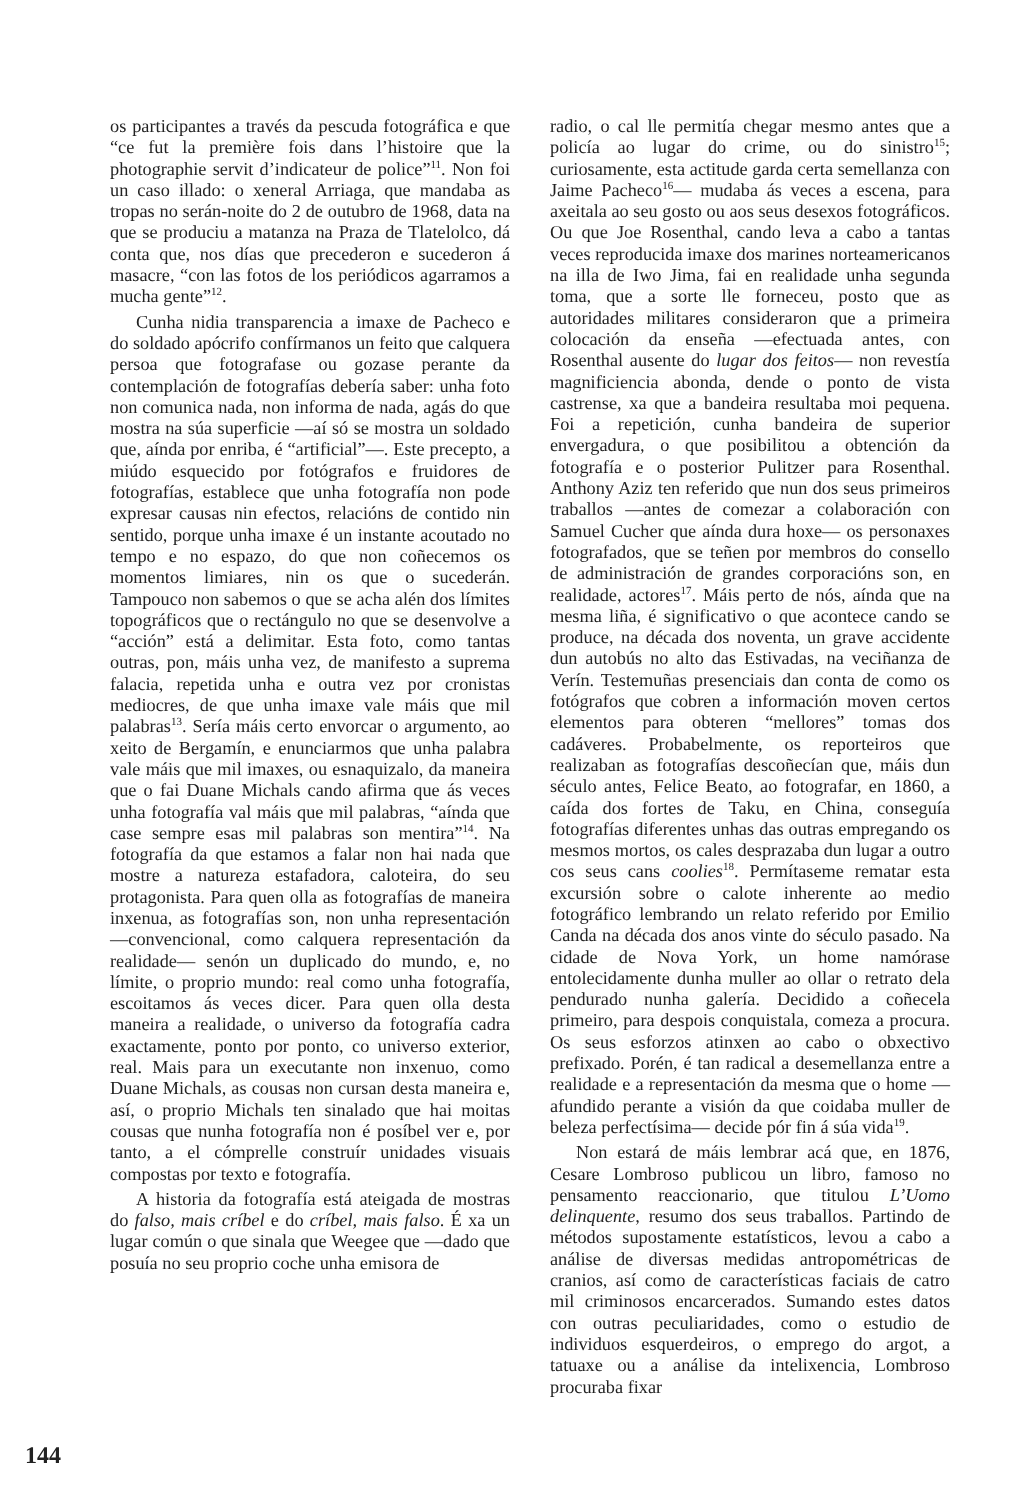os participantes a través da pescuda fotográfica e que “ce fut la première fois dans l’histoire que la photographie servit d’indicateur de police”<sup>11</sup>. Non foi un caso illado: o xeneral Arriaga, que mandaba as tropas no serán-noite do 2 de outubro de 1968, data na que se produciu a matanza na Praza de Tlatelolco, dá conta que, nos días que precederon e sucederon á masacre, “con las fotos de los periódicos agarramos a mucha gente”<sup>12</sup>.
Cunha nidia transparencia a imaxe de Pacheco e do soldado apócrifo confírmanos un feito que calquera persoa que fotografase ou gozase perante da contemplación de fotografías debería saber: unha foto non comunica nada, non informa de nada, agás do que mostra na súa superficie —aí só se mostra un soldado que, aínda por enriba, é “artificial”—. Este precepto, a miúdo esquecido por fotógrafos e fruidores de fotografías, establece que unha fotografía non pode expresar causas nin efectos, relacións de contido nin sentido, porque unha imaxe é un instante acoutado no tempo e no espazo, do que non coñecemos os momentos limiares, nin os que o sucederán. Tampouco non sabemos o que se acha alén dos límites topográficos que o rectángulo no que se desenvolve a “acción” está a delimitar. Esta foto, como tantas outras, pon, máis unha vez, de manifesto a suprema falacia, repetida unha e outra vez por cronistas mediocres, de que unha imaxe vale máis que mil palabras<sup>13</sup>. Sería máis certo envorcar o argumento, ao xeito de Bergamín, e enunciarmos que unha palabra vale máis que mil imaxes, ou esnaquizalo, da maneira que o fai Duane Michals cando afirma que ás veces unha fotografía val máis que mil palabras, “aínda que case sempre esas mil palabras son mentira”<sup>14</sup>. Na fotografía da que estamos a falar non hai nada que mostre a natureza estafadora, caloteira, do seu protagonista. Para quen olla as fotografías de maneira inxenua, as fotografías son, non unha representación —convencional, como calquera representación da realidade— senón un duplicado do mundo, e, no límite, o proprio mundo: real como unha fotografía, escoitamos ás veces dicer. Para quen olla desta maneira a realidade, o universo da fotografía cadra exactamente, ponto por ponto, co universo exterior, real. Mais para un executante non inxenuo, como Duane Michals, as cousas non cursan desta maneira e, así, o proprio Michals ten sinalado que hai moitas cousas que nunha fotografía non é posíbel ver e, por tanto, a el cómprelle construír unidades visuais compostas por texto e fotografía.
A historia da fotografía está ateigada de mostras do falso, mais críbel e do críbel, mais falso. É xa un lugar común o que sinala que Weegee que —dado que posuía no seu proprio coche unha emisora de
radio, o cal lle permitía chegar mesmo antes que a policía ao lugar do crime, ou do sinistro<sup>15</sup>; curiosamente, esta actitude garda certa semellanza con Jaime Pacheco<sup>16</sup>— mudaba ás veces a escena, para axeitala ao seu gosto ou aos seus desexos fotográficos. Ou que Joe Rosenthal, cando leva a cabo a tantas veces reproducida imaxe dos marines norteamericanos na illa de Iwo Jima, fai en realidade unha segunda toma, que a sorte lle forneceu, posto que as autoridades militares consideraron que a primeira colocación da enseña —efectuada antes, con Rosenthal ausente do lugar dos feitos— non revestía magnificiencia abonda, dende o ponto de vista castrense, xa que a bandeira resultaba moi pequena. Foi a repetición, cunha bandeira de superior envergadura, o que posibilitou a obtención da fotografía e o posterior Pulitzer para Rosenthal. Anthony Aziz ten referido que nun dos seus primeiros traballos —antes de comezar a colaboración con Samuel Cucher que aínda dura hoxe— os personaxes fotografados, que se teñen por membros do consello de administración de grandes corporacións son, en realidade, actores<sup>17</sup>. Máis perto de nós, aínda que na mesma liña, é significativo o que acontece cando se produce, na década dos noventa, un grave accidente dun autobús no alto das Estivadas, na veciñanza de Verín. Testemuñas presenciais dan conta de como os fotógrafos que cobren a información moven certos elementos para obteren “mellores” tomas dos cadáveres. Probabelmente, os reporteiros que realizaban as fotografías descoñecían que, máis dun século antes, Felice Beato, ao fotografar, en 1860, a caída dos fortes de Taku, en China, conseguía fotografías diferentes unhas das outras empregando os mesmos mortos, os cales desprazaba dun lugar a outro cos seus cans coolies<sup>18</sup>. Permítaseme rematar esta excursión sobre o calote inherente ao medio fotográfico lembrando un relato referido por Emilio Canda na década dos anos vinte do século pasado. Na cidade de Nova York, un home namórase entolecidamente dunha muller ao ollar o retrato dela pendurado nunha galería. Decidido a coñecela primeiro, para despois conquistala, comeza a procura. Os seus esforzos atinxen ao cabo o obxectivo prefixado. Porén, é tan radical a desemellanza entre a realidade e a representación da mesma que o home —afundido perante a visión da que coidaba muller de beleza perfectísima— decide pór fin á súa vida<sup>19</sup>.
Non estará de máis lembrar acá que, en 1876, Cesare Lombroso publicou un libro, famoso no pensamento reaccionario, que titulou L’Uomo delinquente, resumo dos seus traballos. Partindo de métodos supostamente estatísticos, levou a cabo a análise de diversas medidas antropométricas de cranios, así como de características faciais de catro mil criminosos encarcerados. Sumando estes datos con outras peculiaridades, como o estudio de individuos esquerdeiros, o emprego do argot, a tatuaxe ou a análise da intelixencia, Lombroso procuraba fixar
144